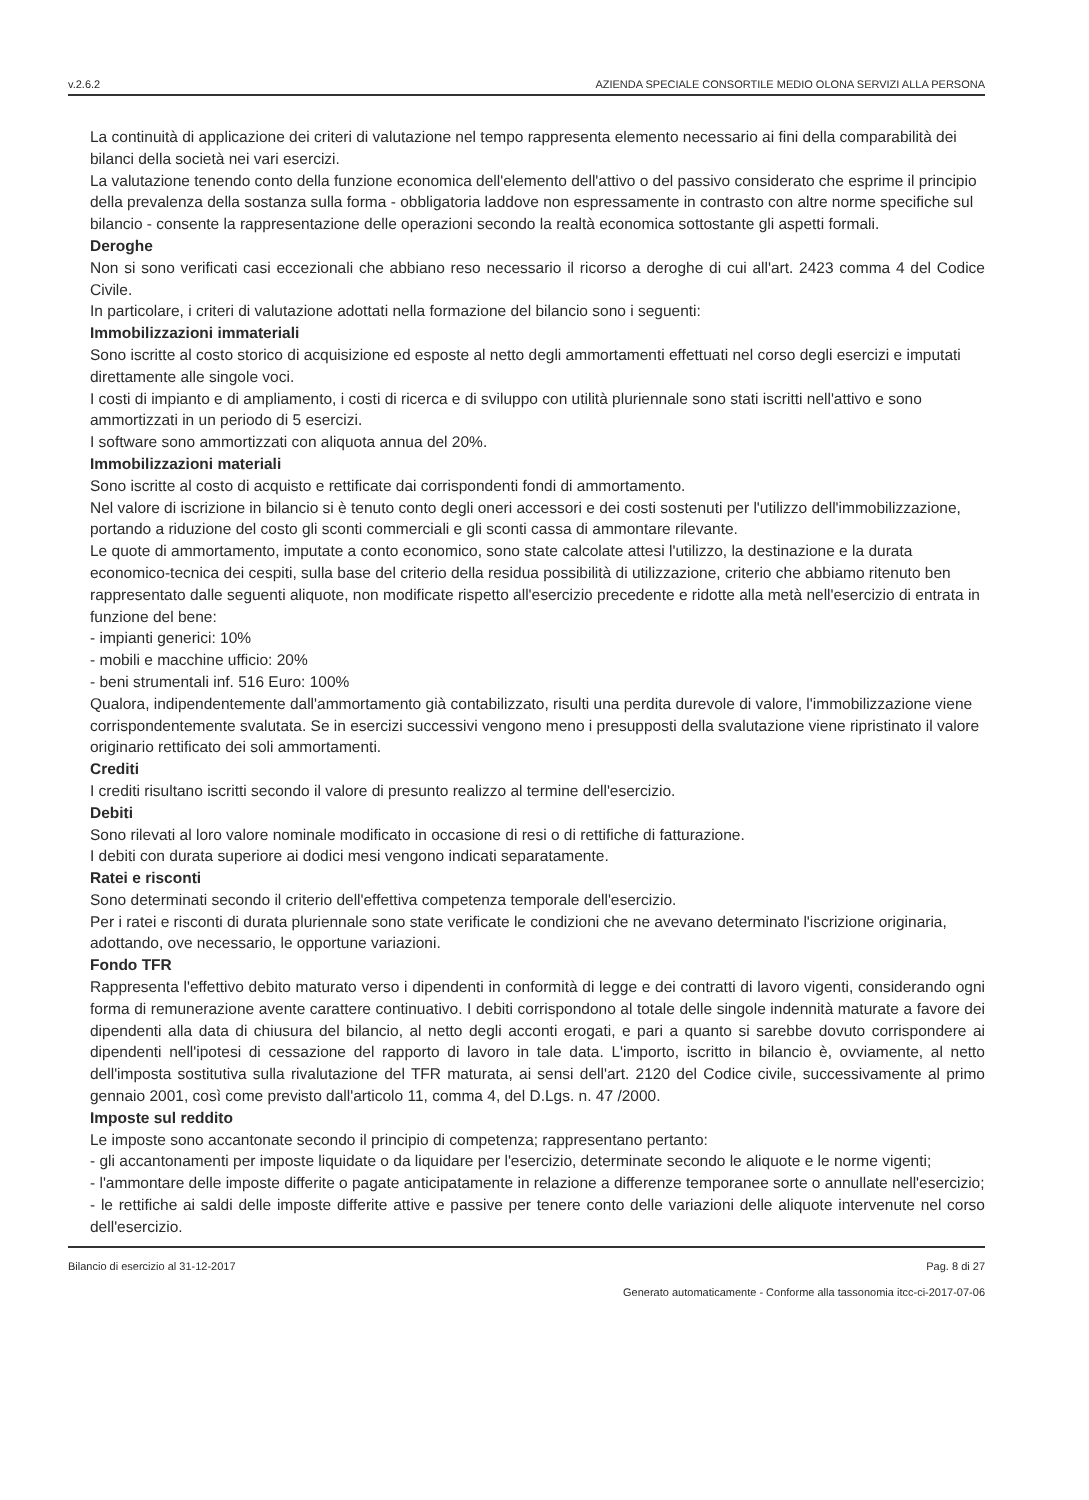v.2.6.2 AZIENDA SPECIALE CONSORTILE MEDIO OLONA SERVIZI ALLA PERSONA
La continuità di applicazione dei criteri di valutazione nel tempo rappresenta elemento necessario ai fini della comparabilità dei bilanci della società nei vari esercizi.
La valutazione tenendo conto della funzione economica dell'elemento dell'attivo o del passivo considerato che esprime il principio della prevalenza della sostanza sulla forma - obbligatoria laddove non espressamente in contrasto con altre norme specifiche sul bilancio - consente la rappresentazione delle operazioni secondo la realtà economica sottostante gli aspetti formali.
Deroghe
Non si sono verificati casi eccezionali che abbiano reso necessario il ricorso a deroghe di cui all'art. 2423 comma 4 del Codice Civile.
In particolare, i criteri di valutazione adottati nella formazione del bilancio sono i seguenti:
Immobilizzazioni immateriali
Sono iscritte al costo storico di acquisizione ed esposte al netto degli ammortamenti effettuati nel corso degli esercizi e imputati direttamente alle singole voci.
I costi di impianto e di ampliamento, i costi di ricerca e di sviluppo con utilità pluriennale sono stati iscritti nell'attivo e sono ammortizzati in un periodo di 5 esercizi.
I software sono ammortizzati con aliquota annua del 20%.
Immobilizzazioni materiali
Sono iscritte al costo di acquisto e rettificate dai corrispondenti fondi di ammortamento.
Nel valore di iscrizione in bilancio si è tenuto conto degli oneri accessori e dei costi sostenuti per l'utilizzo dell'immobilizzazione, portando a riduzione del costo gli sconti commerciali e gli sconti cassa di ammontare rilevante.
Le quote di ammortamento, imputate a conto economico, sono state calcolate attesi l'utilizzo, la destinazione e la durata economico-tecnica dei cespiti, sulla base del criterio della residua possibilità di utilizzazione, criterio che abbiamo ritenuto ben rappresentato dalle seguenti aliquote, non modificate rispetto all'esercizio precedente e ridotte alla metà nell'esercizio di entrata in funzione del bene:
- impianti generici: 10%
- mobili e macchine ufficio: 20%
- beni strumentali inf. 516 Euro: 100%
Qualora, indipendentemente dall'ammortamento già contabilizzato, risulti una perdita durevole di valore, l'immobilizzazione viene corrispondentemente svalutata. Se in esercizi successivi vengono meno i presupposti della svalutazione viene ripristinato il valore originario rettificato dei soli ammortamenti.
Crediti
I crediti risultano iscritti secondo il valore di presunto realizzo al termine dell'esercizio.
Debiti
Sono rilevati al loro valore nominale modificato in occasione di resi o di rettifiche di fatturazione.
I debiti con durata superiore ai dodici mesi vengono indicati separatamente.
Ratei e risconti
Sono determinati secondo il criterio dell'effettiva competenza temporale dell'esercizio.
Per i ratei e risconti di durata pluriennale sono state verificate le condizioni che ne avevano determinato l'iscrizione originaria, adottando, ove necessario, le opportune variazioni.
Fondo TFR
Rappresenta l'effettivo debito maturato verso i dipendenti in conformità di legge e dei contratti di lavoro vigenti, considerando ogni forma di remunerazione avente carattere continuativo. I debiti corrispondono al totale delle singole indennità maturate a favore dei dipendenti alla data di chiusura del bilancio, al netto degli acconti erogati, e pari a quanto si sarebbe dovuto corrispondere ai dipendenti nell'ipotesi di cessazione del rapporto di lavoro in tale data. L'importo, iscritto in bilancio è, ovviamente, al netto dell'imposta sostitutiva sulla rivalutazione del TFR maturata, ai sensi dell'art. 2120 del Codice civile, successivamente al primo gennaio 2001, così come previsto dall'articolo 11, comma 4, del D.Lgs. n. 47 /2000.
Imposte sul reddito
Le imposte sono accantonate secondo il principio di competenza; rappresentano pertanto:
- gli accantonamenti per imposte liquidate o da liquidare per l'esercizio, determinate secondo le aliquote e le norme vigenti;
- l'ammontare delle imposte differite o pagate anticipatamente in relazione a differenze temporanee sorte o annullate nell'esercizio;
- le rettifiche ai saldi delle imposte differite attive e passive per tenere conto delle variazioni delle aliquote intervenute nel corso dell'esercizio.
Bilancio di esercizio al 31-12-2017 Pag. 8 di 27
Generato automaticamente - Conforme alla tassonomia itcc-ci-2017-07-06